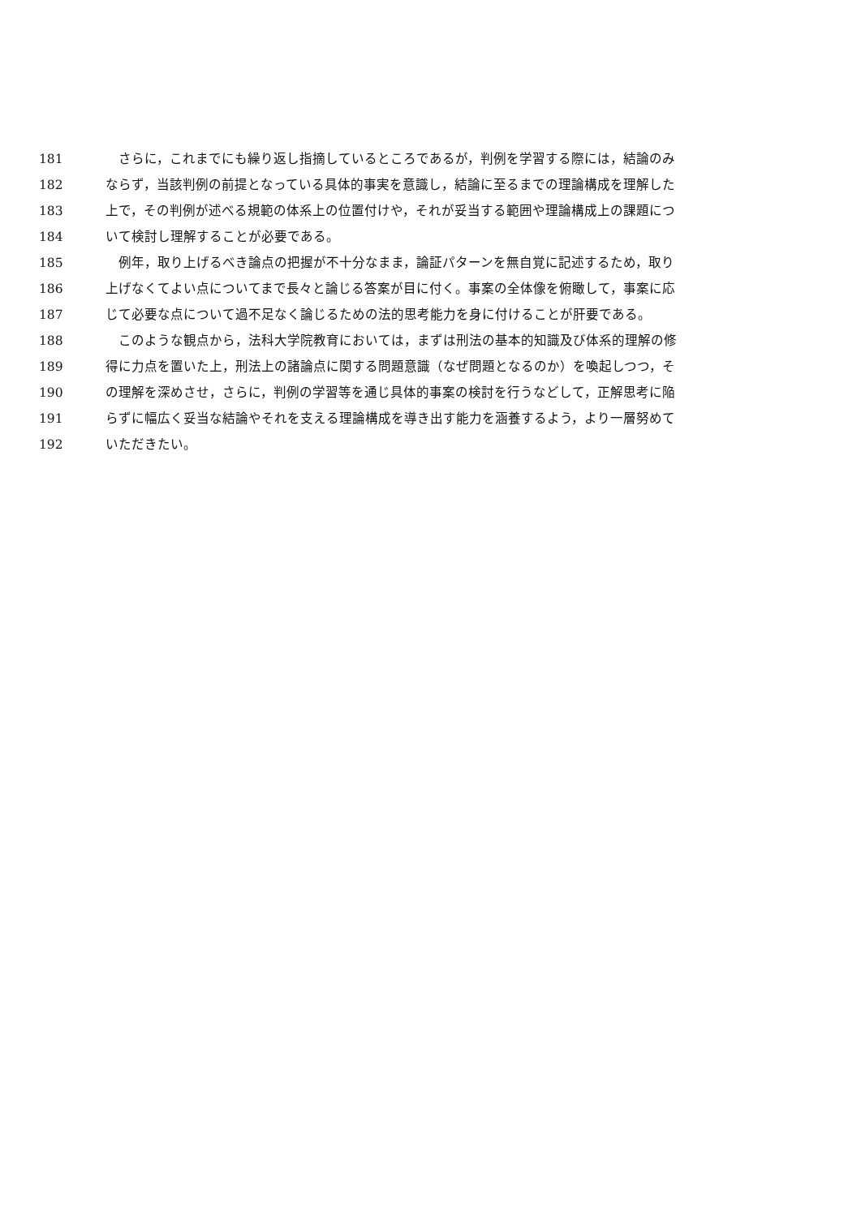181　さらに，これまでにも繰り返し指摘しているところであるが，判例を学習する際には，結論のみ
182 ならず，当該判例の前提となっている具体的事実を意識し，結論に至るまでの理論構成を理解した
183 上で，その判例が述べる規範の体系上の位置付けや，それが妥当する範囲や理論構成上の課題につ
184 いて検討し理解することが必要である。
185　例年，取り上げるべき論点の把握が不十分なまま，論証パターンを無自覚に記述するため，取り
186 上げなくてよい点についてまで長々と論じる答案が目に付く。事案の全体像を俯瞰して，事案に応
187 じて必要な点について過不足なく論じるための法的思考能力を身に付けることが肝要である。
188　このような観点から，法科大学院教育においては，まずは刑法の基本的知識及び体系的理解の修
189 得に力点を置いた上，刑法上の諸論点に関する問題意識（なぜ問題となるのか）を喚起しつつ，そ
190 の理解を深めさせ，さらに，判例の学習等を通じ具体的事案の検討を行うなどして，正解思考に陥
191 らずに幅広く妥当な結論やそれを支える理論構成を導き出す能力を涵養するよう，より一層努めて
192 いただきたい。